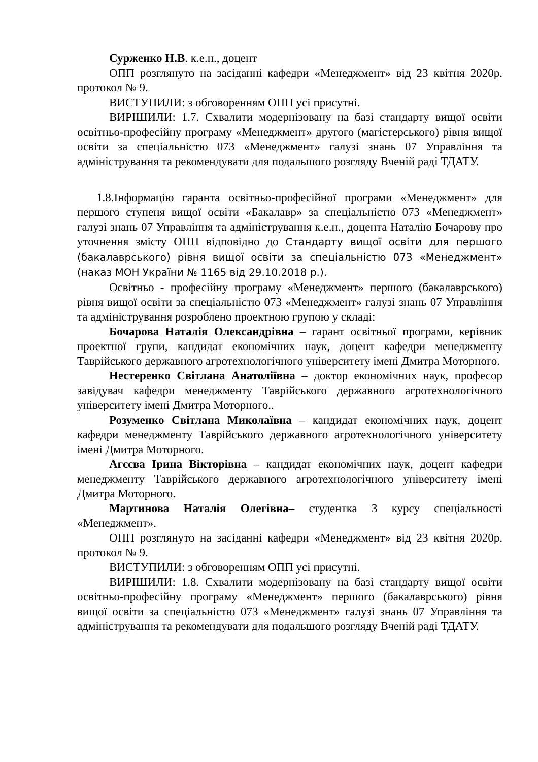Сурженко Н.В. к.е.н., доцент
ОПП розглянуто на засіданні кафедри «Менеджмент» від 23 квітня 2020р. протокол № 9.
ВИСТУПИЛИ: з обговоренням ОПП усі присутні.
ВИРІШИЛИ: 1.7. Схвалити модернізовану на базі стандарту вищої освіти освітньо-професійну програму «Менеджмент» другого (магістерського) рівня вищої освіти за спеціальністю 073 «Менеджмент» галузі знань 07 Управління та адміністрування та рекомендувати для подальшого розгляду Вченій раді ТДАТУ.
1.8.Інформацію гаранта освітньо-професійної програми «Менеджмент» для першого ступеня вищої освіти «Бакалавр» за спеціальністю 073 «Менеджмент» галузі знань 07 Управління та адміністрування к.е.н., доцента Наталію Бочарову про уточнення змісту ОПП відповідно до Стандарту вищої освіти для першого (бакалаврського) рівня вищої освіти за спеціальністю 073 «Менеджмент» (наказ МОН України № 1165 від 29.10.2018 р.).
Освітньо - професійну програму «Менеджмент» першого (бакалаврського) рівня вищої освіти за спеціальністю 073 «Менеджмент» галузі знань 07 Управління та адміністрування розроблено проектною групою у складі:
Бочарова Наталія Олександрівна – гарант освітньої програми, керівник проектної групи, кандидат економічних наук, доцент кафедри менеджменту Таврійського державного агротехнологічного університету імені Дмитра Моторного.
Нестеренко Світлана Анатоліївна – доктор економічних наук, професор завідувач кафедри менеджменту Таврійського державного агротехнологічного університету імені Дмитра Моторного..
Розуменко Світлана Миколаївна – кандидат економічних наук, доцент кафедри менеджменту Таврійського державного агротехнологічного університету імені Дмитра Моторного.
Агєєва Ірина Вікторівна – кандидат економічних наук, доцент кафедри менеджменту Таврійського державного агротехнологічного університету імені Дмитра Моторного.
Мартинова Наталія Олегівна– студентка 3 курсу спеціальності «Менеджмент».
ОПП розглянуто на засіданні кафедри «Менеджмент» від 23 квітня 2020р. протокол № 9.
ВИСТУПИЛИ: з обговоренням ОПП усі присутні.
ВИРІШИЛИ: 1.8. Схвалити модернізовану на базі стандарту вищої освіти освітньо-професійну програму «Менеджмент» першого (бакалаврського) рівня вищої освіти за спеціальністю 073 «Менеджмент» галузі знань 07 Управління та адміністрування та рекомендувати для подальшого розгляду Вченій раді ТДАТУ.